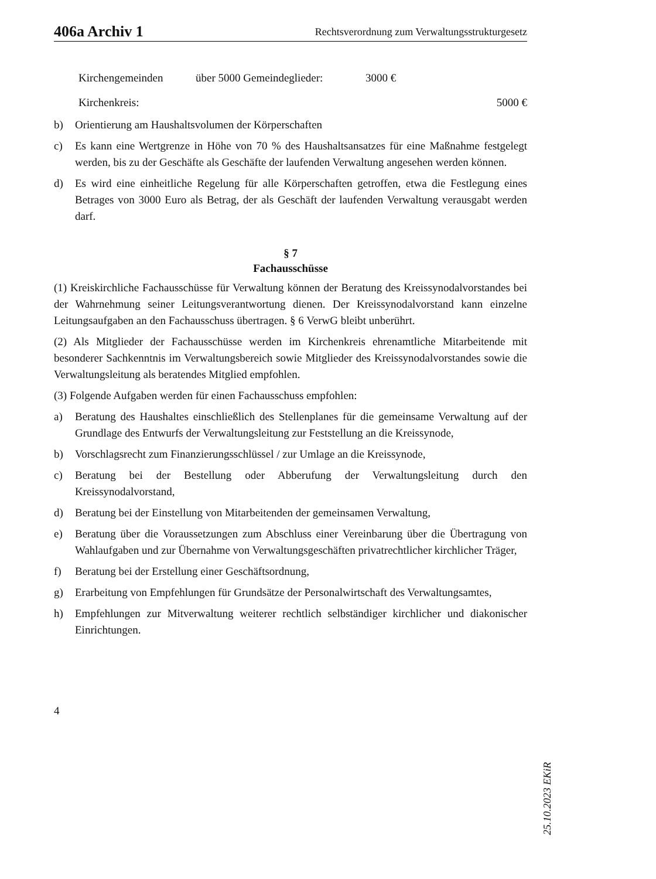406a Archiv 1 Rechtsverordnung zum Verwaltungsstrukturgesetz
Kirchengemeinden
über 5000 Gemeindeglieder:
3000 €
Kirchenkreis:
5000 €
b) Orientierung am Haushaltsvolumen der Körperschaften
c) Es kann eine Wertgrenze in Höhe von 70 % des Haushaltsansatzes für eine Maßnahme festgelegt werden, bis zu der Geschäfte als Geschäfte der laufenden Verwaltung angesehen werden können.
d) Es wird eine einheitliche Regelung für alle Körperschaften getroffen, etwa die Festlegung eines Betrages von 3000 Euro als Betrag, der als Geschäft der laufenden Verwaltung verausgabt werden darf.
§ 7
Fachausschüsse
(1) Kreiskirchliche Fachausschüsse für Verwaltung können der Beratung des Kreissynodalvorstandes bei der Wahrnehmung seiner Leitungsverantwortung dienen. Der Kreissynodalvorstand kann einzelne Leitungsaufgaben an den Fachausschuss übertragen. § 6 VerwG bleibt unberührt.
(2) Als Mitglieder der Fachausschüsse werden im Kirchenkreis ehrenamtliche Mitarbeitende mit besonderer Sachkenntnis im Verwaltungsbereich sowie Mitglieder des Kreissynodalvorstandes sowie die Verwaltungsleitung als beratendes Mitglied empfohlen.
(3) Folgende Aufgaben werden für einen Fachausschuss empfohlen:
a) Beratung des Haushaltes einschließlich des Stellenplanes für die gemeinsame Verwaltung auf der Grundlage des Entwurfs der Verwaltungsleitung zur Feststellung an die Kreissynode,
b) Vorschlagsrecht zum Finanzierungsschlüssel / zur Umlage an die Kreissynode,
c) Beratung bei der Bestellung oder Abberufung der Verwaltungsleitung durch den Kreissynodalvorstand,
d) Beratung bei der Einstellung von Mitarbeitenden der gemeinsamen Verwaltung,
e) Beratung über die Voraussetzungen zum Abschluss einer Vereinbarung über die Übertragung von Wahlaufgaben und zur Übernahme von Verwaltungsgeschäften privatrechtlicher kirchlicher Träger,
f) Beratung bei der Erstellung einer Geschäftsordnung,
g) Erarbeitung von Empfehlungen für Grundsätze der Personalwirtschaft des Verwaltungsamtes,
h) Empfehlungen zur Mitverwaltung weiterer rechtlich selbständiger kirchlicher und diakonischer Einrichtungen.
4
25.10.2023 EKiR